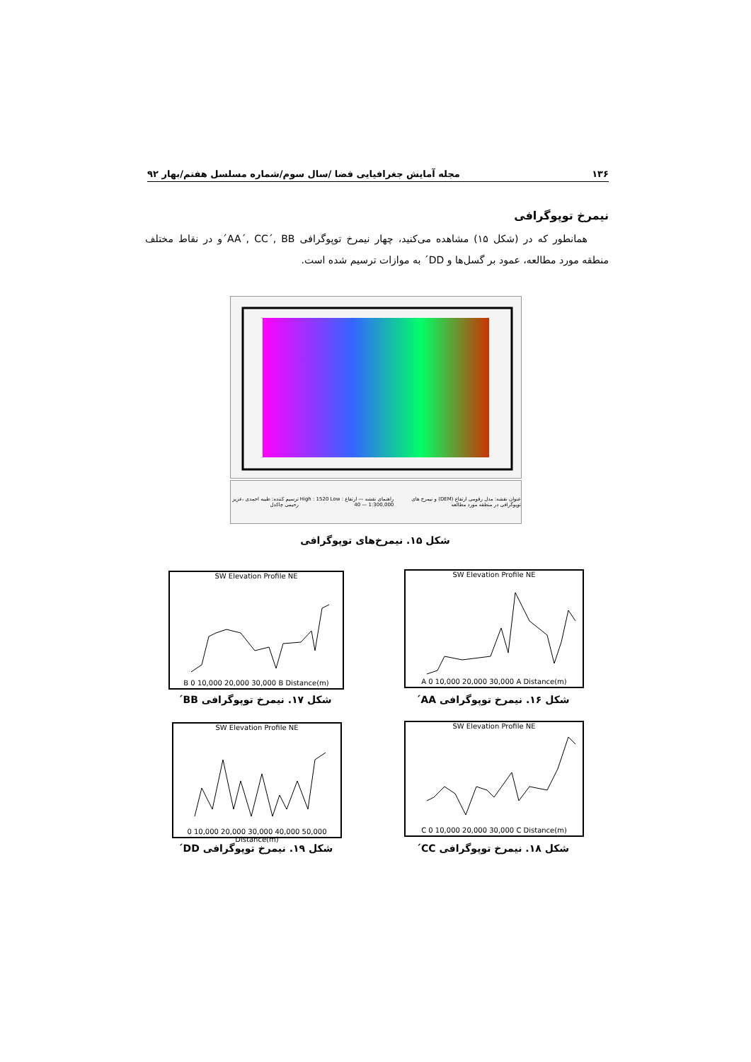۱۳۶ مجله آمایش جغرافیایی فضا /سال سوم/شماره مسلسل هفتم/بهار ۹۲
نیمرخ توپوگرافی
همانطور که در (شکل ۱۵) مشاهده می‌کنید، چهار نیمرخ توپوگرافی AA´, CC´, BB´و در نقاط مختلف منطقه مورد مطالعه، عمود بر گسل‌ها و DD´ به موازات ترسیم شده است.
عنوان نقشه: مدل رقومی ارتفاع (DEM) و نیمرخ های توپوگرافی در منطقه مورد مطالعه
راهنمای نقشه — ارتفاع High : 1520 Low : 40 — 1:300,000
ترسیم کننده: طیبه احمدی ،عزیز رحیمی چاکدل
شکل ۱۵. نیمرخ‌های توپوگرافی
SW Elevation Profile NE
A 0 10,000 20,000 30,000 A Distance(m)
شکل ۱۶. نیمرخ توپوگرافی AA´
SW Elevation Profile NE
B 0 10,000 20,000 30,000 B Distance(m)
شکل ۱۷. نیمرخ توپوگرافی BB´
SW Elevation Profile NE
C 0 10,000 20,000 30,000 C Distance(m)
شکل ۱۸. نیمرخ توپوگرافی CC´
SW Elevation Profile NE
0 10,000 20,000 30,000 40,000 50,000 Distance(m)
شکل ۱۹. نیمرخ توپوگرافی DD´